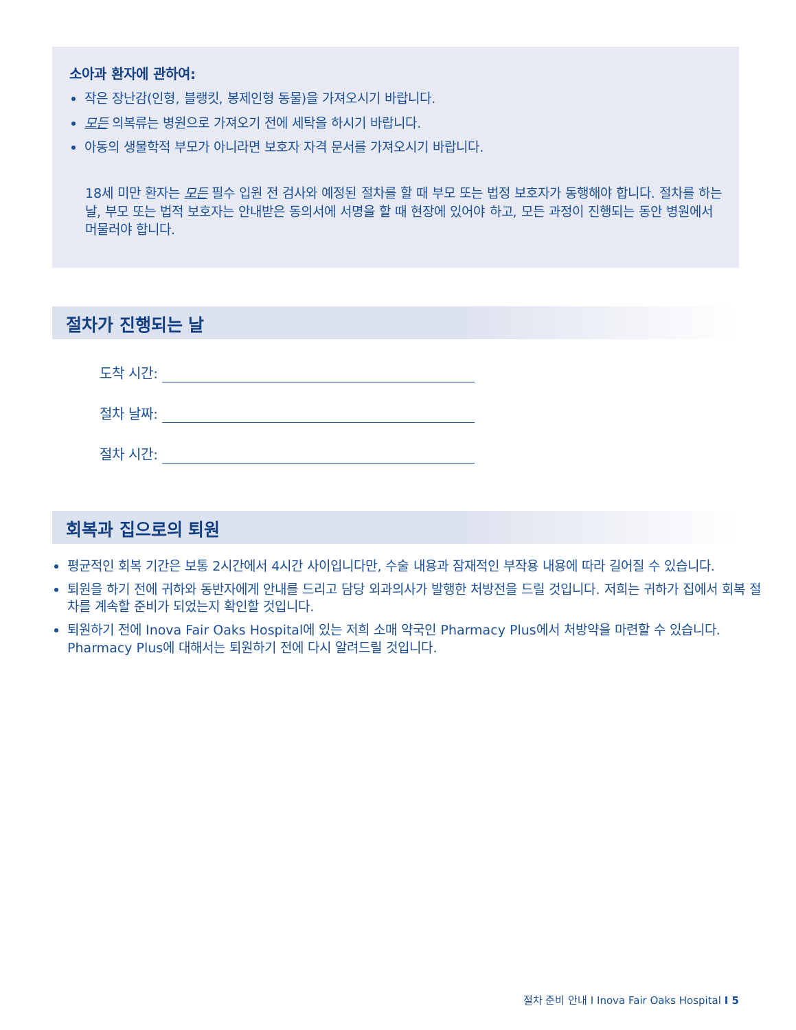소아과 환자에 관하여:
작은 장난감(인형, 블랭킷, 봉제인형 동물)을 가져오시기 바랍니다.
모든 의복류는 병원으로 가져오기 전에 세탁을 하시기 바랍니다.
아동의 생물학적 부모가 아니라면 보호자 자격 문서를 가져오시기 바랍니다.
18세 미만 환자는 모든 필수 입원 전 검사와 예정된 절차를 할 때 부모 또는 법정 보호자가 동행해야 합니다. 절차를 하는 날, 부모 또는 법적 보호자는 안내받은 동의서에 서명을 할 때 현장에 있어야 하고, 모든 과정이 진행되는 동안 병원에서 머물러야 합니다.
절차가 진행되는 날
도착 시간:
절차 날짜:
절차 시간:
회복과 집으로의 퇴원
평균적인 회복 기간은 보통 2시간에서 4시간 사이입니다만, 수술 내용과 잠재적인 부작용 내용에 따라 길어질 수 있습니다.
퇴원을 하기 전에 귀하와 동반자에게 안내를 드리고 담당 외과의사가 발행한 처방전을 드릴 것입니다. 저희는 귀하가 집에서 회복 절차를 계속할 준비가 되었는지 확인할 것입니다.
퇴원하기 전에 Inova Fair Oaks Hospital에 있는 저희 소매 약국인 Pharmacy Plus에서 처방약을 마련할 수 있습니다. Pharmacy Plus에 대해서는 퇴원하기 전에 다시 알려드릴 것입니다.
절차 준비 안내 I Inova Fair Oaks Hospital I 5